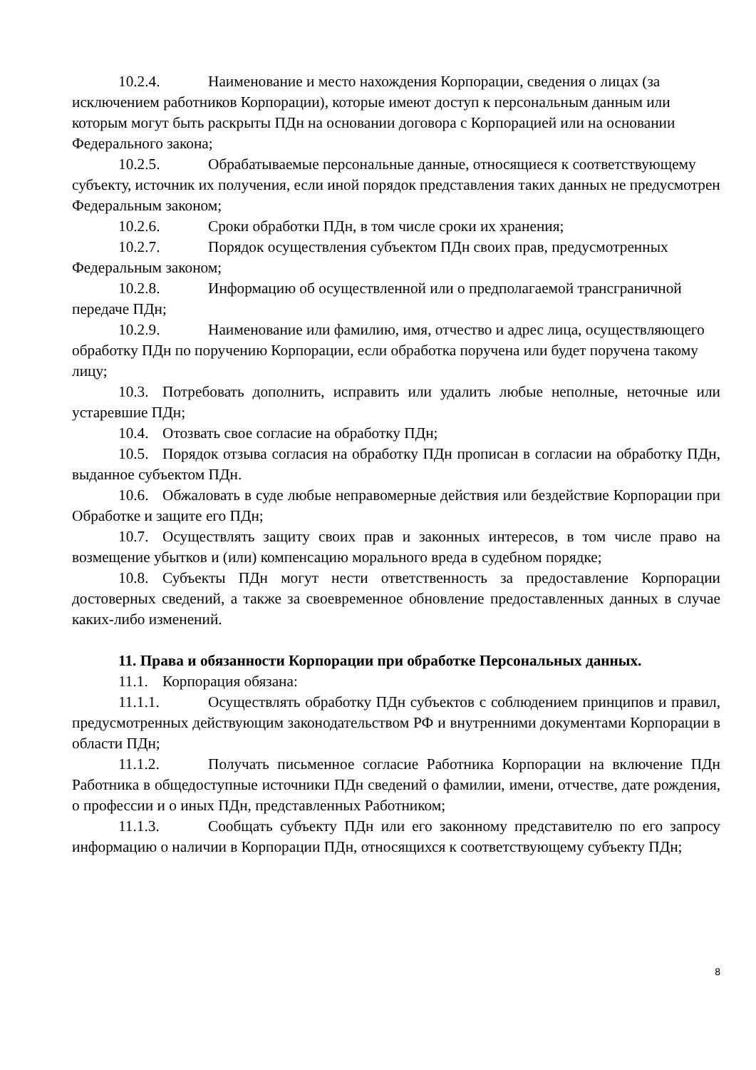10.2.4. Наименование и место нахождения Корпорации, сведения о лицах (за исключением работников Корпорации), которые имеют доступ к персональным данным или которым могут быть раскрыты ПДн на основании договора с Корпорацией или на основании Федерального закона;
10.2.5. Обрабатываемые персональные данные, относящиеся к соответствующему субъекту, источник их получения, если иной порядок представления таких данных не предусмотрен Федеральным законом;
10.2.6. Сроки обработки ПДн, в том числе сроки их хранения;
10.2.7. Порядок осуществления субъектом ПДн своих прав, предусмотренных Федеральным законом;
10.2.8. Информацию об осуществленной или о предполагаемой трансграничной передаче ПДн;
10.2.9. Наименование или фамилию, имя, отчество и адрес лица, осуществляющего обработку ПДн по поручению Корпорации, если обработка поручена или будет поручена такому лицу;
10.3. Потребовать дополнить, исправить или удалить любые неполные, неточные или устаревшие ПДн;
10.4. Отозвать свое согласие на обработку ПДн;
10.5. Порядок отзыва согласия на обработку ПДн прописан в согласии на обработку ПДн, выданное субъектом ПДн.
10.6. Обжаловать в суде любые неправомерные действия или бездействие Корпорации при Обработке и защите его ПДн;
10.7. Осуществлять защиту своих прав и законных интересов, в том числе право на возмещение убытков и (или) компенсацию морального вреда в судебном порядке;
10.8. Субъекты ПДн могут нести ответственность за предоставление Корпорации достоверных сведений, а также за своевременное обновление предоставленных данных в случае каких-либо изменений.
11. Права и обязанности Корпорации при обработке Персональных данных.
11.1. Корпорация обязана:
11.1.1. Осуществлять обработку ПДн субъектов с соблюдением принципов и правил, предусмотренных действующим законодательством РФ и внутренними документами Корпорации в области ПДн;
11.1.2. Получать письменное согласие Работника Корпорации на включение ПДн Работника в общедоступные источники ПДн сведений о фамилии, имени, отчестве, дате рождения, о профессии и о иных ПДн, представленных Работником;
11.1.3. Сообщать субъекту ПДн или его законному представителю по его запросу информацию о наличии в Корпорации ПДн, относящихся к соответствующему субъекту ПДн;
8